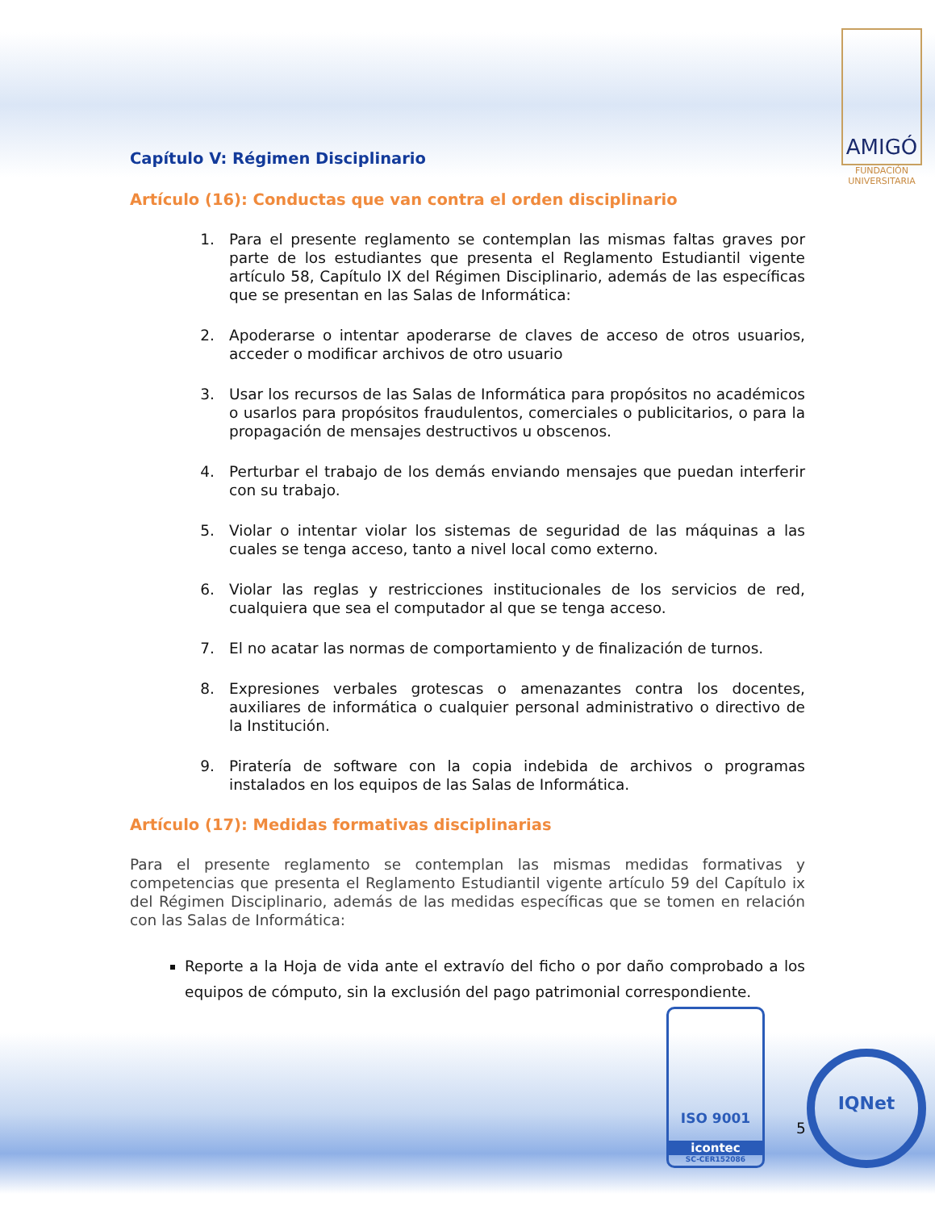AMIGÓ
FUNDACIÓN UNIVERSITARIA
Capítulo V: Régimen Disciplinario
Artículo (16): Conductas que van contra el orden disciplinario
1. Para el presente reglamento se contemplan las mismas faltas graves por parte de los estudiantes que presenta el Reglamento Estudiantil vigente artículo 58, Capítulo IX del Régimen Disciplinario, además de las específicas que se presentan en las Salas de Informática:
2. Apoderarse o intentar apoderarse de claves de acceso de otros usuarios, acceder o modificar archivos de otro usuario
3. Usar los recursos de las Salas de Informática para propósitos no académicos o usarlos para propósitos fraudulentos, comerciales o publicitarios, o para la propagación de mensajes destructivos u obscenos.
4. Perturbar el trabajo de los demás enviando mensajes que puedan interferir con su trabajo.
5. Violar o intentar violar los sistemas de seguridad de las máquinas a las cuales se tenga acceso, tanto a nivel local como externo.
6. Violar las reglas y restricciones institucionales de los servicios de red, cualquiera que sea el computador al que se tenga acceso.
7. El no acatar las normas de comportamiento y de finalización de turnos.
8. Expresiones verbales grotescas o amenazantes contra los docentes, auxiliares de informática o cualquier personal administrativo o directivo de la Institución.
9. Piratería de software con la copia indebida de archivos o programas instalados en los equipos de las Salas de Informática.
Artículo (17): Medidas formativas disciplinarias
Para el presente reglamento se contemplan las mismas medidas formativas y competencias que presenta el Reglamento Estudiantil vigente artículo 59 del Capítulo ix del Régimen Disciplinario, además de las medidas específicas que se tomen en relación con las Salas de Informática:
Reporte a la Hoja de vida ante el extravío del ficho o por daño comprobado a los equipos de cómputo, sin la exclusión del pago patrimonial correspondiente.
ISO 9001
icontec
SC-CER152086
IQNet
5